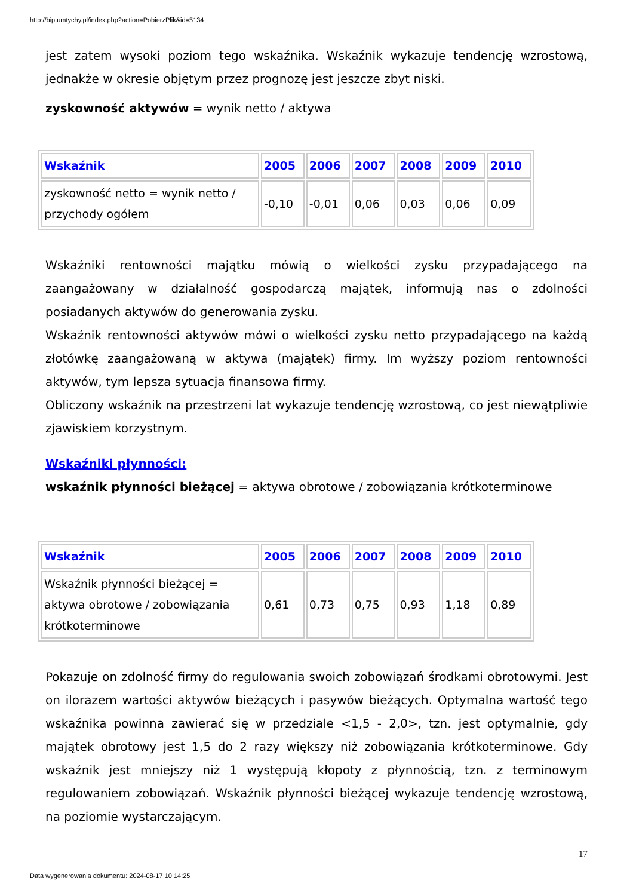http://bip.umtychy.pl/index.php?action=PobierzPlik&id=5134
jest zatem wysoki poziom tego wskaźnika. Wskaźnik wykazuje tendencję wzrostową, jednakże w okresie objętym przez prognozę jest jeszcze zbyt niski.
zyskowność aktywów = wynik netto / aktywa
| Wskaźnik | 2005 | 2006 | 2007 | 2008 | 2009 | 2010 |
| --- | --- | --- | --- | --- | --- | --- |
| zyskowność netto = wynik netto / przychody ogółem | -0,10 | -0,01 | 0,06 | 0,03 | 0,06 | 0,09 |
Wskaźniki rentowności majątku mówią o wielkości zysku przypadającego na zaangażowany w działalność gospodarczą majątek, informują nas o zdolności posiadanych aktywów do generowania zysku.
Wskaźnik rentowności aktywów mówi o wielkości zysku netto przypadającego na każdą złotówkę zaangażowaną w aktywa (majątek) firmy. Im wyższy poziom rentowności aktywów, tym lepsza sytuacja finansowa firmy.
Obliczony wskaźnik na przestrzeni lat wykazuje tendencję wzrostową, co jest niewątpliwie zjawiskiem korzystnym.
Wskaźniki płynności:
wskaźnik płynności bieżącej = aktywa obrotowe / zobowiązania krótkoterminowe
| Wskaźnik | 2005 | 2006 | 2007 | 2008 | 2009 | 2010 |
| --- | --- | --- | --- | --- | --- | --- |
| Wskaźnik płynności bieżącej = aktywa obrotowe / zobowiązania krótkoterminowe | 0,61 | 0,73 | 0,75 | 0,93 | 1,18 | 0,89 |
Pokazuje on zdolność firmy do regulowania swoich zobowiązań środkami obrotowymi. Jest on ilorazem wartości aktywów bieżących i pasywów bieżących. Optymalna wartość tego wskaźnika powinna zawierać się w przedziale <1,5 - 2,0>, tzn. jest optymalnie, gdy majątek obrotowy jest 1,5 do 2 razy większy niż zobowiązania krótkoterminowe. Gdy wskaźnik jest mniejszy niż 1 występują kłopoty z płynnością, tzn. z terminowym regulowaniem zobowiązań. Wskaźnik płynności bieżącej wykazuje tendencję wzrostową, na poziomie wystarczającym.
17
Data wygenerowania dokumentu: 2024-08-17 10:14:25